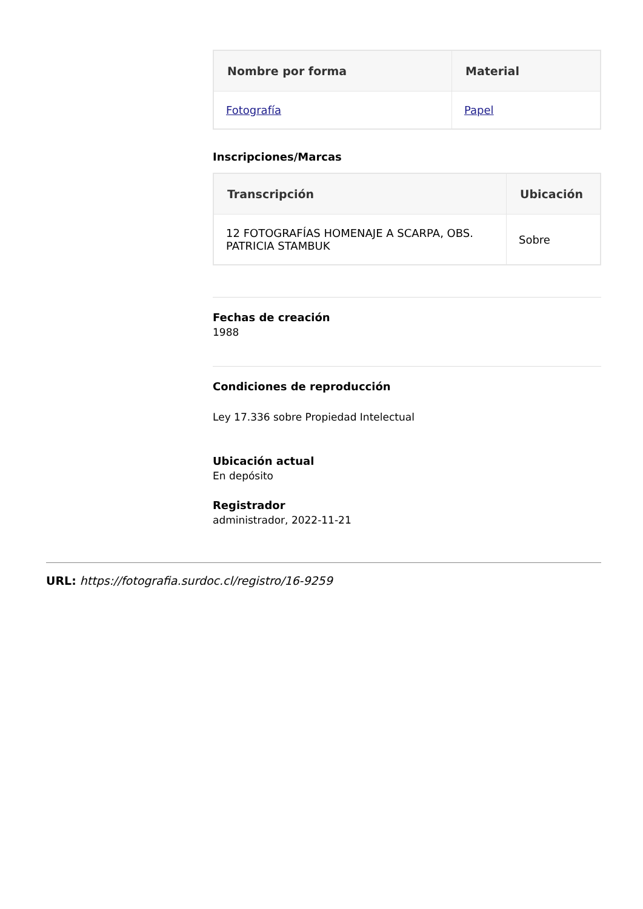| Nombre por forma | Material |
| --- | --- |
| Fotografía | Papel |
Inscripciones/Marcas
| Transcripción | Ubicación |
| --- | --- |
| 12 FOTOGRAFÍAS HOMENAJE A SCARPA, OBS. PATRICIA STAMBUK | Sobre |
Fechas de creación
1988
Condiciones de reproducción
Ley 17.336 sobre Propiedad Intelectual
Ubicación actual
En depósito
Registrador
administrador, 2022-11-21
URL: https://fotografia.surdoc.cl/registro/16-9259